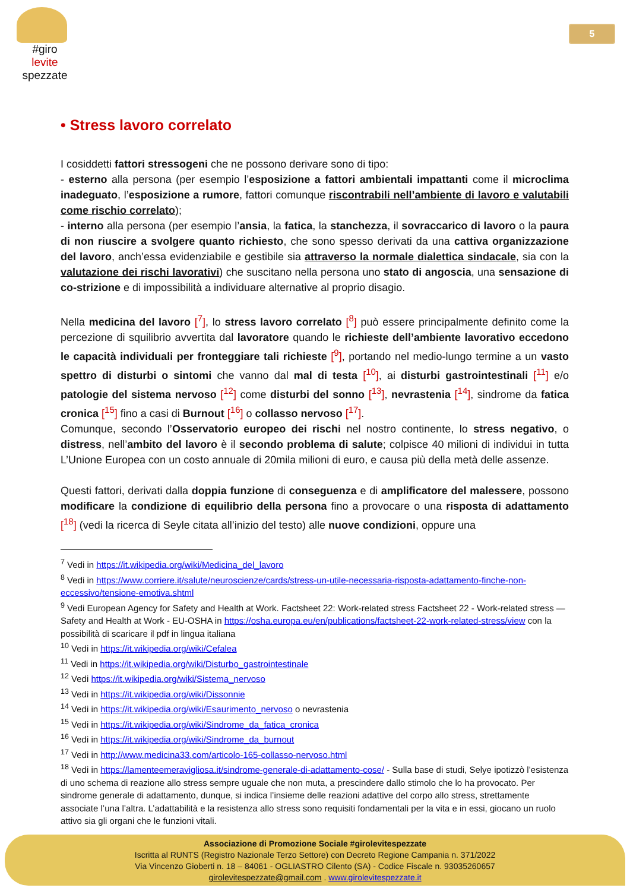#giro
levite
spezzate
5
• Stress lavoro correlato
I cosiddetti fattori stressogeni che ne possono derivare sono di tipo:
- esterno alla persona (per esempio l’esposizione a fattori ambientali impattanti come il microclima inadeguato, l’esposizione a rumore, fattori comunque riscontrabili nell’ambiente di lavoro e valutabili come rischio correlato);
- interno alla persona (per esempio l’ansia, la fatica, la stanchezza, il sovraccarico di lavoro o la paura di non riuscire a svolgere quanto richiesto, che sono spesso derivati da una cattiva organizzazione del lavoro, anch’essa evidenziabile e gestibile sia attraverso la normale dialettica sindacale, sia con la valutazione dei rischi lavorativi) che suscitano nella persona uno stato di angoscia, una sensazione di co-strizione e di impossibilità a individuare alternative al proprio disagio.
Nella medicina del lavoro [<sup>7</sup>], lo stress lavoro correlato [<sup>8</sup>] può essere principalmente definito come la percezione di squilibrio avvertita dal lavoratore quando le richieste dell’ambiente lavorativo eccedono le capacità individuali per fronteggiare tali richieste [<sup>9</sup>], portando nel medio-lungo termine a un vasto spettro di disturbi o sintomi che vanno dal mal di testa [<sup>10</sup>], ai disturbi gastrointestinali [<sup>11</sup>] e/o patologie del sistema nervoso [<sup>12</sup>] come disturbi del sonno [<sup>13</sup>], nevrastenia [<sup>14</sup>], sindrome da fatica cronica [<sup>15</sup>] fino a casi di Burnout [<sup>16</sup>] o collasso nervoso [<sup>17</sup>].
Comunque, secondo l’Osservatorio europeo dei rischi nel nostro continente, lo stress negativo, o distress, nell’ambito del lavoro è il secondo problema di salute; colpisce 40 milioni di individui in tutta L’Unione Europea con un costo annuale di 20mila milioni di euro, e causa più della metà delle assenze.
Questi fattori, derivati dalla doppia funzione di conseguenza e di amplificatore del malessere, possono modificare la condizione di equilibrio della persona fino a provocare o una risposta di adattamento [<sup>18</sup>] (vedi la ricerca di Seyle citata all’inizio del testo) alle nuove condizioni, oppure una
<sup>7</sup> Vedi in https://it.wikipedia.org/wiki/Medicina_del_lavoro
<sup>8</sup> Vedi in https://www.corriere.it/salute/neuroscienze/cards/stress-un-utile-necessaria-risposta-adattamento-finche-non-eccessivo/tensione-emotiva.shtml
<sup>9</sup> Vedi European Agency for Safety and Health at Work. Factsheet 22: Work-related stress Factsheet 22 - Work-related stress — Safety and Health at Work - EU-OSHA in https://osha.europa.eu/en/publications/factsheet-22-work-related-stress/view con la possibilità di scaricare il pdf in lingua italiana
<sup>10</sup> Vedi in https://it.wikipedia.org/wiki/Cefalea
<sup>11</sup> Vedi in https://it.wikipedia.org/wiki/Disturbo_gastrointestinale
<sup>12</sup> Vedi https://it.wikipedia.org/wiki/Sistema_nervoso
<sup>13</sup> Vedi in https://it.wikipedia.org/wiki/Dissonnie
<sup>14</sup> Vedi in https://it.wikipedia.org/wiki/Esaurimento_nervoso o nevrastenia
<sup>15</sup> Vedi in https://it.wikipedia.org/wiki/Sindrome_da_fatica_cronica
<sup>16</sup> Vedi in https://it.wikipedia.org/wiki/Sindrome_da_burnout
<sup>17</sup> Vedi in http://www.medicina33.com/articolo-165-collasso-nervoso.html
<sup>18</sup> Vedi in https://lamenteemeravigliosa.it/sindrome-generale-di-adattamento-cose/ - Sulla base di studi, Selye ipotizzò l’esistenza di uno schema di reazione allo stress sempre uguale che non muta, a prescindere dallo stimolo che lo ha provocato. Per sindrome generale di adattamento, dunque, si indica l’insieme delle reazioni adattive del corpo allo stress, strettamente associate l’una l’altra. L’adattabilità e la resistenza allo stress sono requisiti fondamentali per la vita e in essi, giocano un ruolo attivo sia gli organi che le funzioni vitali.
Associazione di Promozione Sociale #girolevitespezzate
Iscritta al RUNTS (Registro Nazionale Terzo Settore) con Decreto Regione Campania n. 371/2022
Via Vincenzo Gioberti n. 18 – 84061 - OGLIASTRO Cilento (SA) - Codice Fiscale n. 93035260657
girolevitespezzate@gmail.com . www.girolevitespezzate.it